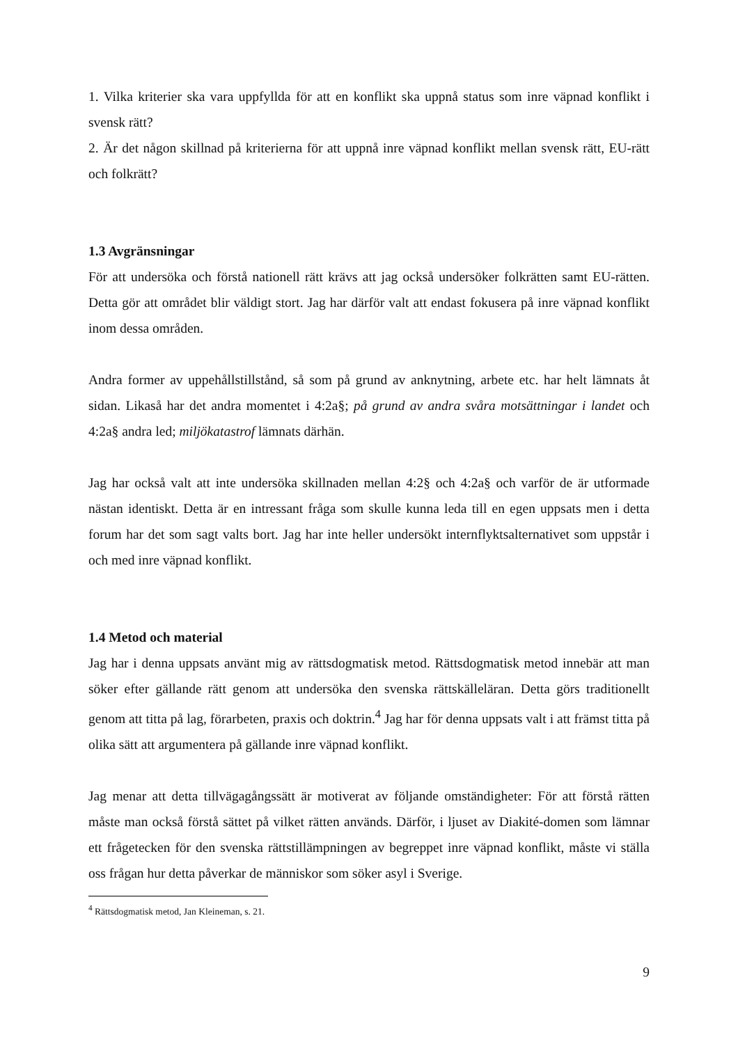1. Vilka kriterier ska vara uppfyllda för att en konflikt ska uppnå status som inre väpnad konflikt i svensk rätt?
2. Är det någon skillnad på kriterierna för att uppnå inre väpnad konflikt mellan svensk rätt, EU-rätt och folkrätt?
1.3 Avgränsningar
För att undersöka och förstå nationell rätt krävs att jag också undersöker folkrätten samt EU-rätten. Detta gör att området blir väldigt stort. Jag har därför valt att endast fokusera på inre väpnad konflikt inom dessa områden.
Andra former av uppehållstillstånd, så som på grund av anknytning, arbete etc. har helt lämnats åt sidan. Likaså har det andra momentet i 4:2a§; på grund av andra svåra motsättningar i landet och 4:2a§ andra led; miljökatastrof lämnats därhän.
Jag har också valt att inte undersöka skillnaden mellan 4:2§ och 4:2a§ och varför de är utformade nästan identiskt. Detta är en intressant fråga som skulle kunna leda till en egen uppsats men i detta forum har det som sagt valts bort. Jag har inte heller undersökt internflyktsalternativet som uppstår i och med inre väpnad konflikt.
1.4 Metod och material
Jag har i denna uppsats använt mig av rättsdogmatisk metod. Rättsdogmatisk metod innebär att man söker efter gällande rätt genom att undersöka den svenska rättskälleläran. Detta görs traditionellt genom att titta på lag, förarbeten, praxis och doktrin.<sup>4</sup> Jag har för denna uppsats valt i att främst titta på olika sätt att argumentera på gällande inre väpnad konflikt.
Jag menar att detta tillvägagångssätt är motiverat av följande omständigheter: För att förstå rätten måste man också förstå sättet på vilket rätten används. Därför, i ljuset av Diakité-domen som lämnar ett frågetecken för den svenska rättstillämpningen av begreppet inre väpnad konflikt, måste vi ställa oss frågan hur detta påverkar de människor som söker asyl i Sverige.
<sup>4</sup> Rättsdogmatisk metod, Jan Kleineman, s. 21.
9